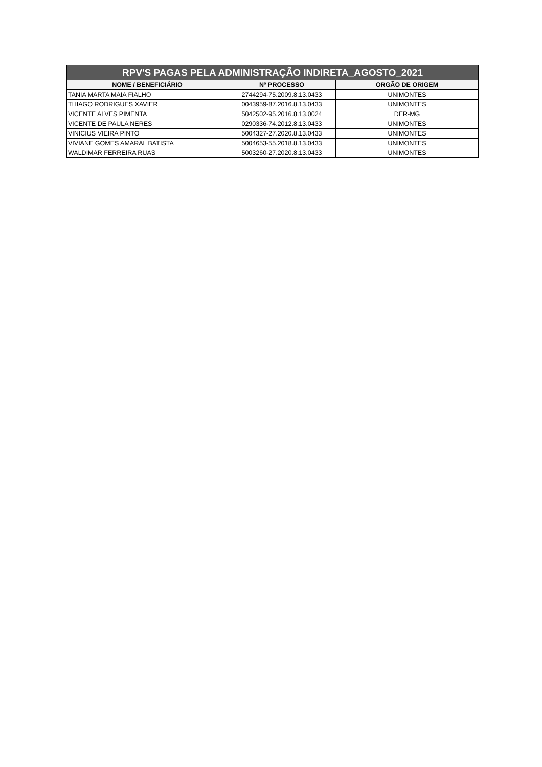| RPV'S PAGAS PELA ADMINISTRAÇÃO INDIRETA_AGOSTO_2021 | | |
| --- | --- | --- |
| NOME / BENEFICIÁRIO | Nº PROCESSO | ORGÃO DE ORIGEM |
| TANIA MARTA MAIA FIALHO | 2744294-75.2009.8.13.0433 | UNIMONTES |
| THIAGO RODRIGUES XAVIER | 0043959-87.2016.8.13.0433 | UNIMONTES |
| VICENTE ALVES PIMENTA | 5042502-95.2016.8.13.0024 | DER-MG |
| VICENTE DE PAULA NERES | 0290336-74.2012.8.13.0433 | UNIMONTES |
| VINICIUS VIEIRA PINTO | 5004327-27.2020.8.13.0433 | UNIMONTES |
| VIVIANE GOMES AMARAL BATISTA | 5004653-55.2018.8.13.0433 | UNIMONTES |
| WALDIMAR FERREIRA RUAS | 5003260-27.2020.8.13.0433 | UNIMONTES |